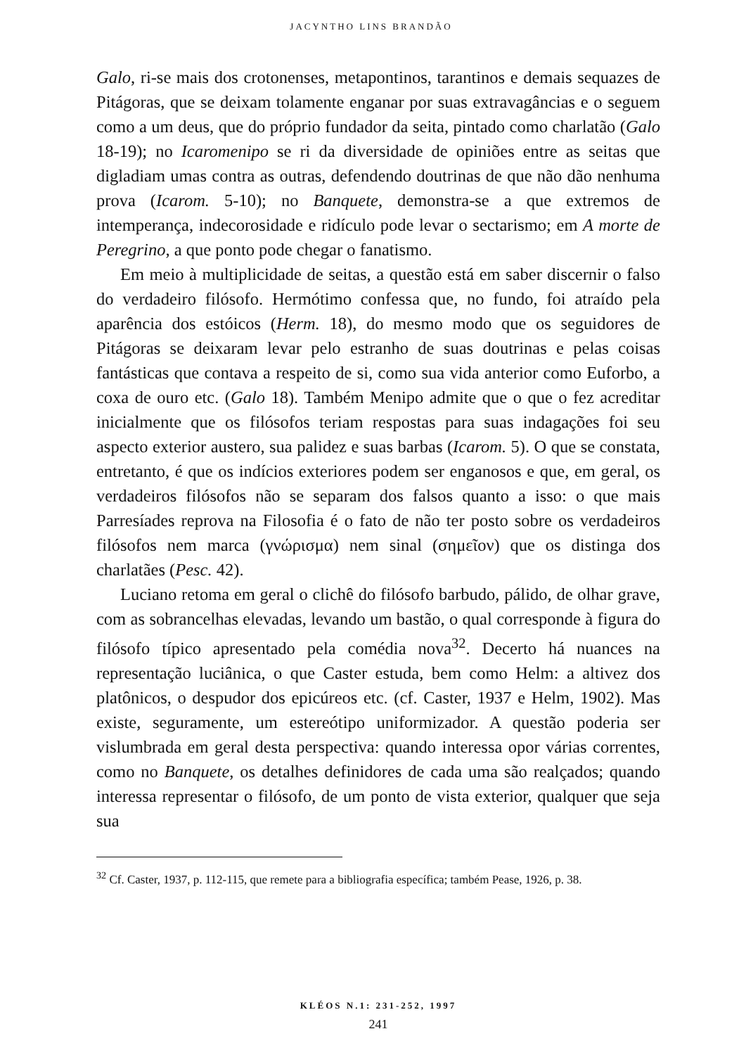JACYNTHO LINS BRANDÃO
Galo, ri-se mais dos crotonenses, metapontinos, tarantinos e demais sequazes de Pitágoras, que se deixam tolamente enganar por suas extravagâncias e o seguem como a um deus, que do próprio fundador da seita, pintado como charlatão (Galo 18-19); no Icaromenipo se ri da diversidade de opiniões entre as seitas que digladiam umas contra as outras, defendendo doutrinas de que não dão nenhuma prova (Icarom. 5-10); no Banquete, demonstra-se a que extremos de intemperança, indecorosidade e ridículo pode levar o sectarismo; em A morte de Peregrino, a que ponto pode chegar o fanatismo.
Em meio à multiplicidade de seitas, a questão está em saber discernir o falso do verdadeiro filósofo. Hermótimo confessa que, no fundo, foi atraído pela aparência dos estóicos (Herm. 18), do mesmo modo que os seguidores de Pitágoras se deixaram levar pelo estranho de suas doutrinas e pelas coisas fantásticas que contava a respeito de si, como sua vida anterior como Euforbo, a coxa de ouro etc. (Galo 18). Também Menipo admite que o que o fez acreditar inicialmente que os filósofos teriam respostas para suas indagações foi seu aspecto exterior austero, sua palidez e suas barbas (Icarom. 5). O que se constata, entretanto, é que os indícios exteriores podem ser enganosos e que, em geral, os verdadeiros filósofos não se separam dos falsos quanto a isso: o que mais Parresíades reprova na Filosofia é o fato de não ter posto sobre os verdadeiros filósofos nem marca (γνώρισμα) nem sinal (σημεῖον) que os distinga dos charlatães (Pesc. 42).
Luciano retoma em geral o clichê do filósofo barbudo, pálido, de olhar grave, com as sobrancelhas elevadas, levando um bastão, o qual corresponde à figura do filósofo típico apresentado pela comédia nova<sup>32</sup>. Decerto há nuances na representação luciânica, o que Caster estuda, bem como Helm: a altivez dos platônicos, o despudor dos epicúreos etc. (cf. Caster, 1937 e Helm, 1902). Mas existe, seguramente, um estereótipo uniformizador. A questão poderia ser vislumbrada em geral desta perspectiva: quando interessa opor várias correntes, como no Banquete, os detalhes definidores de cada uma são realçados; quando interessa representar o filósofo, de um ponto de vista exterior, qualquer que seja sua
<sup>32</sup> Cf. Caster, 1937, p. 112-115, que remete para a bibliografia específica; também Pease, 1926, p. 38.
KLÉOS N.1: 231-252, 1997
241